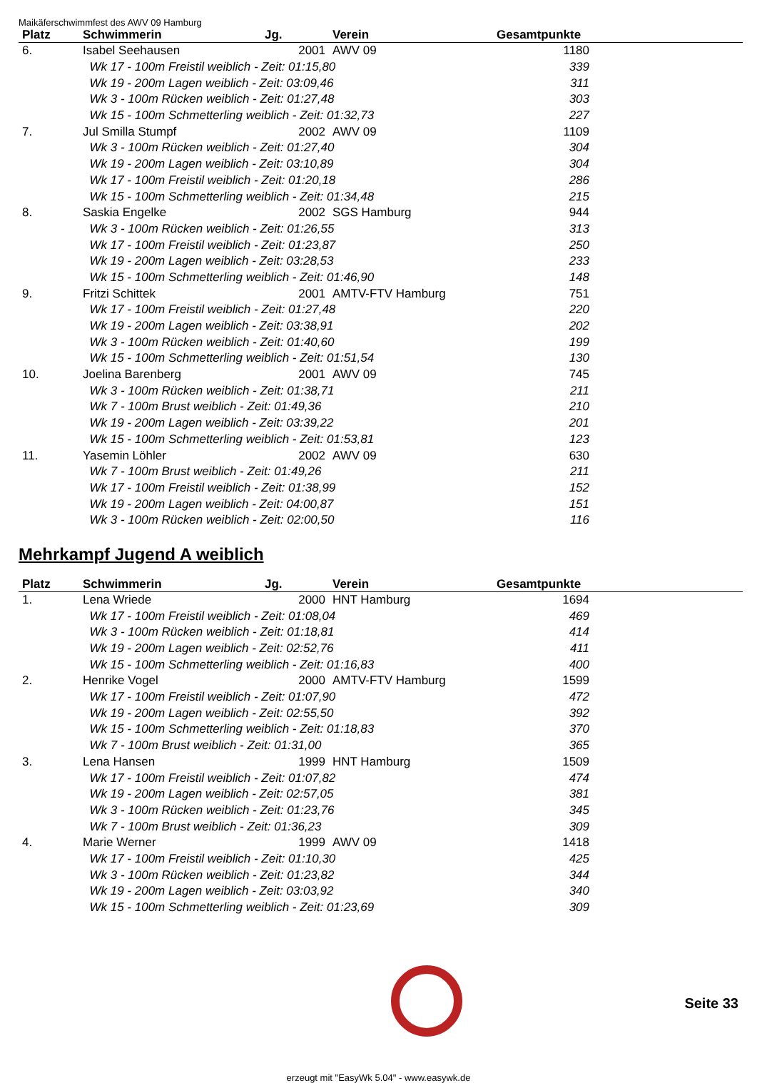Maikäferschwimmfest des AWV 09 Hamburg
| Platz | Schwimmerin | Jg. | Verein | Gesamtpunkte | |
| --- | --- | --- | --- | --- | --- |
| 6. | Isabel Seehausen | 2001 | AWV 09 | 1180 | |
| | Wk 17 - 100m Freistil weiblich - Zeit: 01:15,80 | | | 339 | |
| | Wk 19 - 200m Lagen weiblich - Zeit: 03:09,46 | | | 311 | |
| | Wk 3 - 100m Rücken weiblich - Zeit: 01:27,48 | | | 303 | |
| | Wk 15 - 100m Schmetterling weiblich - Zeit: 01:32,73 | | | 227 | |
| 7. | Jul Smilla Stumpf | 2002 | AWV 09 | 1109 | |
| | Wk 3 - 100m Rücken weiblich - Zeit: 01:27,40 | | | 304 | |
| | Wk 19 - 200m Lagen weiblich - Zeit: 03:10,89 | | | 304 | |
| | Wk 17 - 100m Freistil weiblich - Zeit: 01:20,18 | | | 286 | |
| | Wk 15 - 100m Schmetterling weiblich - Zeit: 01:34,48 | | | 215 | |
| 8. | Saskia Engelke | 2002 | SGS Hamburg | 944 | |
| | Wk 3 - 100m Rücken weiblich - Zeit: 01:26,55 | | | 313 | |
| | Wk 17 - 100m Freistil weiblich - Zeit: 01:23,87 | | | 250 | |
| | Wk 19 - 200m Lagen weiblich - Zeit: 03:28,53 | | | 233 | |
| | Wk 15 - 100m Schmetterling weiblich - Zeit: 01:46,90 | | | 148 | |
| 9. | Fritzi Schittek | 2001 | AMTV-FTV Hamburg | 751 | |
| | Wk 17 - 100m Freistil weiblich - Zeit: 01:27,48 | | | 220 | |
| | Wk 19 - 200m Lagen weiblich - Zeit: 03:38,91 | | | 202 | |
| | Wk 3 - 100m Rücken weiblich - Zeit: 01:40,60 | | | 199 | |
| | Wk 15 - 100m Schmetterling weiblich - Zeit: 01:51,54 | | | 130 | |
| 10. | Joelina Barenberg | 2001 | AWV 09 | 745 | |
| | Wk 3 - 100m Rücken weiblich - Zeit: 01:38,71 | | | 211 | |
| | Wk 7 - 100m Brust weiblich - Zeit: 01:49,36 | | | 210 | |
| | Wk 19 - 200m Lagen weiblich - Zeit: 03:39,22 | | | 201 | |
| | Wk 15 - 100m Schmetterling weiblich - Zeit: 01:53,81 | | | 123 | |
| 11. | Yasemin Löhler | 2002 | AWV 09 | 630 | |
| | Wk 7 - 100m Brust weiblich - Zeit: 01:49,26 | | | 211 | |
| | Wk 17 - 100m Freistil weiblich - Zeit: 01:38,99 | | | 152 | |
| | Wk 19 - 200m Lagen weiblich - Zeit: 04:00,87 | | | 151 | |
| | Wk 3 - 100m Rücken weiblich - Zeit: 02:00,50 | | | 116 | |
Mehrkampf Jugend A weiblich
| Platz | Schwimmerin | Jg. | Verein | Gesamtpunkte | |
| --- | --- | --- | --- | --- | --- |
| 1. | Lena Wriede | 2000 | HNT Hamburg | 1694 | |
| | Wk 17 - 100m Freistil weiblich - Zeit: 01:08,04 | | | 469 | |
| | Wk 3 - 100m Rücken weiblich - Zeit: 01:18,81 | | | 414 | |
| | Wk 19 - 200m Lagen weiblich - Zeit: 02:52,76 | | | 411 | |
| | Wk 15 - 100m Schmetterling weiblich - Zeit: 01:16,83 | | | 400 | |
| 2. | Henrike Vogel | 2000 | AMTV-FTV Hamburg | 1599 | |
| | Wk 17 - 100m Freistil weiblich - Zeit: 01:07,90 | | | 472 | |
| | Wk 19 - 200m Lagen weiblich - Zeit: 02:55,50 | | | 392 | |
| | Wk 15 - 100m Schmetterling weiblich - Zeit: 01:18,83 | | | 370 | |
| | Wk 7 - 100m Brust weiblich - Zeit: 01:31,00 | | | 365 | |
| 3. | Lena Hansen | 1999 | HNT Hamburg | 1509 | |
| | Wk 17 - 100m Freistil weiblich - Zeit: 01:07,82 | | | 474 | |
| | Wk 19 - 200m Lagen weiblich - Zeit: 02:57,05 | | | 381 | |
| | Wk 3 - 100m Rücken weiblich - Zeit: 01:23,76 | | | 345 | |
| | Wk 7 - 100m Brust weiblich - Zeit: 01:36,23 | | | 309 | |
| 4. | Marie Werner | 1999 | AWV 09 | 1418 | |
| | Wk 17 - 100m Freistil weiblich - Zeit: 01:10,30 | | | 425 | |
| | Wk 3 - 100m Rücken weiblich - Zeit: 01:23,82 | | | 344 | |
| | Wk 19 - 200m Lagen weiblich - Zeit: 03:03,92 | | | 340 | |
| | Wk 15 - 100m Schmetterling weiblich - Zeit: 01:23,69 | | | 309 | |
Seite 33
erzeugt mit "EasyWk 5.04" - www.easywk.de